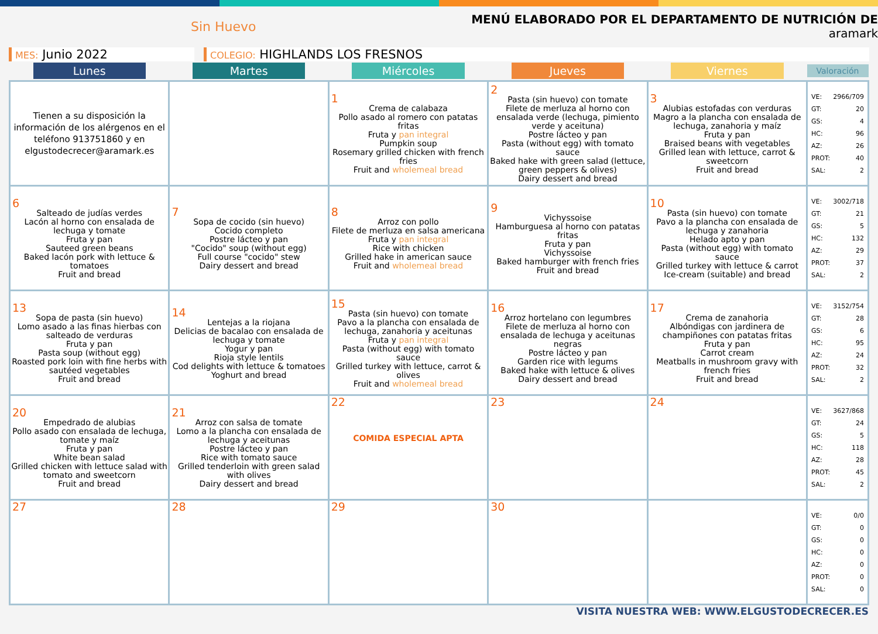Sin Huevo
MENÚ ELABORADO POR EL DEPARTAMENTO DE NUTRICIÓN DE
aramark
MES: Junio 2022
COLEGIO: HIGHLANDS LOS FRESNOS
| Lunes | Martes | Miércoles | Jueves | Viernes | Valoración |
| --- | --- | --- | --- | --- | --- |
| Tienen a su disposición la información de los alérgenos en el teléfono 913751860 y en elgustodecrecer@aramark.es | | 1 Crema de calabaza Pollo asado al romero con patatas fritas Fruta y pan integral Pumpkin soup Rosemary grilled chicken with french fries Fruit and wholemeal bread | 2 Pasta (sin huevo) con tomate Filete de merluza al horno con ensalada verde (lechuga, pimiento verde y aceituna) Postre lácteo y pan Pasta (without egg) with tomato sauce Baked hake with green salad (lettuce, green peppers & olives) Dairy dessert and bread | 3 Alubias estofadas con verduras Magro a la plancha con ensalada de lechuga, zanahoria y maíz Fruta y pan Braised beans with vegetables Grilled lean with lettuce, carrot & sweetcorn Fruit and bread | VE: 2966/709 GT: 20 GS: 4 HC: 96 AZ: 26 PROT: 40 SAL: 2 |
| 6 Salteado de judías verdes Lacón al horno con ensalada de lechuga y tomate Fruta y pan Sauteed green beans Baked lacón pork with lettuce & tomatoes Fruit and bread | 7 Sopa de cocido (sin huevo) Cocido completo Postre lácteo y pan "Cocido" soup (without egg) Full course "cocido" stew Dairy dessert and bread | 8 Arroz con pollo Filete de merluza en salsa americana Fruta y pan integral Rice with chicken Grilled hake in american sauce Fruit and wholemeal bread | 9 Vichyssoise Hamburguesa al horno con patatas fritas Fruta y pan Vichyssoise Baked hamburger with french fries Fruit and bread | 10 Pasta (sin huevo) con tomate Pavo a la plancha con ensalada de lechuga y zanahoria Helado apto y pan Pasta (without egg) with tomato sauce Grilled turkey with lettuce & carrot Ice-cream (suitable) and bread | VE: 3002/718 GT: 21 GS: 5 HC: 132 AZ: 29 PROT: 37 SAL: 2 |
| 13 Sopa de pasta (sin huevo) Lomo asado a las finas hierbas con salteado de verduras Fruta y pan Pasta soup (without egg) Roasted pork loin with fine herbs with sautéed vegetables Fruit and bread | 14 Lentejas a la riojana Delicias de bacalao con ensalada de lechuga y tomate Yogur y pan Rioja style lentils Cod delights with lettuce & tomatoes Yoghurt and bread | 15 Pasta (sin huevo) con tomate Pavo a la plancha con ensalada de lechuga, zanahoria y aceitunas Fruta y pan integral Pasta (without egg) with tomato sauce Grilled turkey with lettuce, carrot & olives Fruit and wholemeal bread | 16 Arroz hortelano con legumbres Filete de merluza al horno con ensalada de lechuga y aceitunas negras Postre lácteo y pan Garden rice with legums Baked hake with lettuce & olives Dairy dessert and bread | 17 Crema de zanahoria Albóndigas con jardinera de champiñones con patatas fritas Fruta y pan Carrot cream Meatballs in mushroom gravy with french fries Fruit and bread | VE: 3152/754 GT: 28 GS: 6 HC: 95 AZ: 24 PROT: 32 SAL: 2 |
| 20 Empedrado de alubias Pollo asado con ensalada de lechuga, tomate y maíz Fruta y pan White bean salad Grilled chicken with lettuce salad with tomato and sweetcorn Fruit and bread | 21 Arroz con salsa de tomate Lomo a la plancha con ensalada de lechuga y aceitunas Postre lácteo y pan Rice with tomato sauce Grilled tenderloin with green salad with olives Dairy dessert and bread | 22 COMIDA ESPECIAL APTA | 23 | 24 | VE: 3627/868 GT: 24 GS: 5 HC: 118 AZ: 28 PROT: 45 SAL: 2 |
| 27 | 28 | 29 | 30 | | VE: 0/0 GT: 0 GS: 0 HC: 0 AZ: 0 PROT: 0 SAL: 0 |
VISITA NUESTRA WEB: WWW.ELGUSTODECRECER.ES